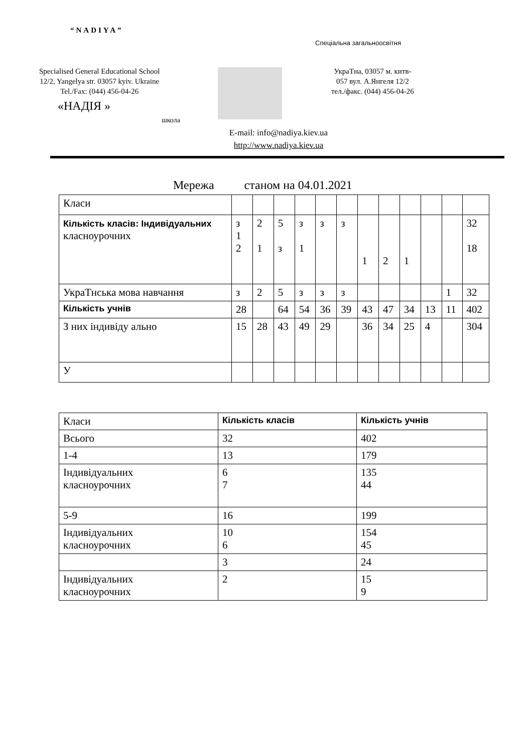“NADIYA”
Спеціальна загальноосвітня
Specialised General Educational School
12/2, Yangelya str. 03057 kyiv. Ukraine
Tel./Fax: (044) 456-04-26
«НАДІЯ »
школа
УкраТна, 03057 м. китв-
057 вул. А.Янгеля 12/2
тел./факс. (044) 456-04-26
E-mail: info@nadiya.kiev.ua
http://www.nadiya.kiev.ua
Мережа станом на 04.01.2021
| Класи | | | | | | | | | | | | |
| Кількість класів: Індивідуальних класноурочних | з 1 2 | 2 1 | 5 з | з 1 | з | з | 1 | 2 | 1 | | | 32 18 |
| УкраТнська мова навчання | з | 2 | 5 | з | з | з | | | | | 1 | 32 |
| Кількість учнів | 28 | | 64 | 54 | 36 | 39 | 43 | 47 | 34 | 13 | 11 | 402 |
| З них індивіду ально | 15 | 28 | 43 | 49 | 29 | | 36 | 34 | 25 | 4 | | 304 |
| У | | | | | | | | | | | | |
| Класи | Кількість класів | Кількість учнів |
| --- | --- | --- |
| Всього | 32 | 402 |
| 1-4 | 13 | 179 |
| Індивідуальних класноурочних | 6 7 | 135 44 |
| 5-9 | 16 | 199 |
| Індивідуальних класноурочних | 10 6 | 154 45 |
| | 3 | 24 |
| Індивідуальних класноурочних | 2 | 15 9 |